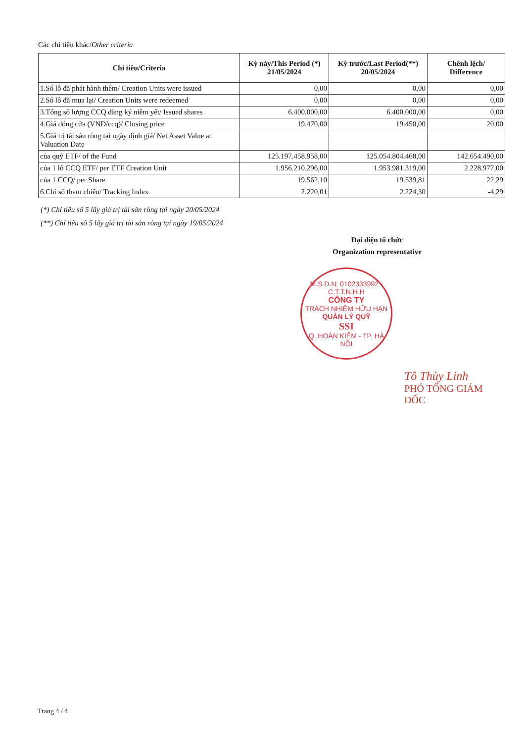Các chỉ tiêu khác/Other criteria
| Chỉ tiêu/Criteria | Kỳ này/This Period (*) 21/05/2024 | Kỳ trước/Last Period(**) 20/05/2024 | Chênh lệch/ Difference |
| --- | --- | --- | --- |
| 1.Số lô đã phát hành thêm/ Creation Units were issued | 0,00 | 0,00 | 0,00 |
| 2.Số lô đã mua lại/ Creation Units were redeemed | 0,00 | 0,00 | 0,00 |
| 3.Tổng số lượng CCQ đăng ký niêm yết/ Issued shares | 6.400.000,00 | 6.400.000,00 | 0,00 |
| 4.Giá đóng cửa (VND/ccq)/ Closing price | 19.470,00 | 19.450,00 | 20,00 |
| 5.Giá trị tài sản ròng tại ngày định giá/ Net Asset Value at Valuation Date | | | |
| của quỹ ETF/ of the Fund | 125.197.458.958,00 | 125.054.804.468,00 | 142.654.490,00 |
| của 1 lô CCQ ETF/ per ETF Creation Unit | 1.956.210.296,00 | 1.953.981.319,00 | 2.228.977,00 |
| của 1 CCQ/ per Share | 19.562,10 | 19.539,81 | 22,29 |
| 6.Chỉ số tham chiếu/ Tracking Index | 2.220,01 | 2.224,30 | -4,29 |
(*) Chỉ tiêu số 5 lấy giá trị tài sản ròng tại ngày 20/05/2024
(**) Chỉ tiêu số 5 lấy giá trị tài sản ròng tại ngày 19/05/2024
Đại diện tổ chức
Organization representative
M.S.D.N: 0102333992 - C.T.T.N.H.H
CÔNG TY
TRÁCH NHIỆM HỮU HẠN
QUẢN LÝ QUỸ
SSI
Q. HOÀN KIẾM - TP. HÀ NỘI
Tô Thùy Linh
PHÓ TỔNG GIÁM ĐỐC
Trang 4 / 4